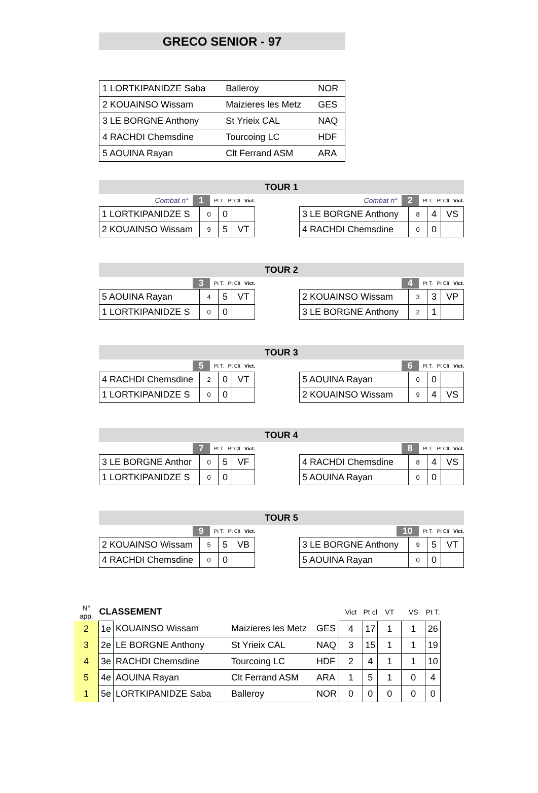GRECO SENIOR - 97
| 1 LORTKIPANIDZE Saba | Balleroy | NOR |
| 2 KOUAINSO Wissam | Maizieres les Metz | GES |
| 3 LE BORGNE Anthony | St Yrieix CAL | NAQ |
| 4 RACHDI Chemsdine | Tourcoing LC | HDF |
| 5 AOUINA Rayan | Clt Ferrand ASM | ARA |
TOUR 1
Combat n° 1 Pt T. Pt Clt Vict.
| 1 LORTKIPANIDZE S | 0 | 0 | |
| 2 KOUAINSO Wissam | 9 | 5 | VT |
Combat n° 2 Pt T. Pt Clt Vict.
| 3 LE BORGNE Anthony | 8 | 4 | VS |
| 4 RACHDI Chemsdine | 0 | 0 | |
TOUR 2
3 Pt T. Pt Clt Vict.
| 5 AOUINA Rayan | 4 | 5 | VT |
| 1 LORTKIPANIDZE S | 0 | 0 | |
4 Pt T. Pt Clt Vict.
| 2 KOUAINSO Wissam | 3 | 3 | VP |
| 3 LE BORGNE Anthony | 2 | 1 | |
TOUR 3
5 Pt T. Pt Clt Vict.
| 4 RACHDI Chemsdine | 2 | 0 | VT |
| 1 LORTKIPANIDZE S | 0 | 0 | |
6 Pt T. Pt Clt Vict.
| 5 AOUINA Rayan | 0 | 0 | |
| 2 KOUAINSO Wissam | 9 | 4 | VS |
TOUR 4
7 Pt T. Pt Clt Vict.
| 3 LE BORGNE Anthor | 0 | 5 | VF |
| 1 LORTKIPANIDZE S | 0 | 0 | |
8 Pt T. Pt Clt Vict.
| 4 RACHDI Chemsdine | 8 | 4 | VS |
| 5 AOUINA Rayan | 0 | 0 | |
TOUR 5
9 Pt T. Pt Clt Vict.
| 2 KOUAINSO Wissam | 5 | 5 | VB |
| 4 RACHDI Chemsdine | 0 | 0 | |
10 Pt T. Pt Clt Vict.
| 3 LE BORGNE Anthony | 9 | 5 | VT |
| 5 AOUINA Rayan | 0 | 0 | |
| N° app. | CLASSEMENT | | | | Vict | Pt cl | VT | VS | Pt T. |
| --- | --- | --- | --- | --- | --- | --- | --- | --- | --- |
| 2 | 1e | KOUAINSO Wissam | Maizieres les Metz | GES | 4 | 17 | 1 | 1 | 26 |
| 3 | 2e | LE BORGNE Anthony | St Yrieix CAL | NAQ | 3 | 15 | 1 | 1 | 19 |
| 4 | 3e | RACHDI Chemsdine | Tourcoing LC | HDF | 2 | 4 | 1 | 1 | 10 |
| 5 | 4e | AOUINA Rayan | Clt Ferrand ASM | ARA | 1 | 5 | 1 | 0 | 4 |
| 1 | 5e | LORTKIPANIDZE Saba | Balleroy | NOR | 0 | 0 | 0 | 0 | 0 |